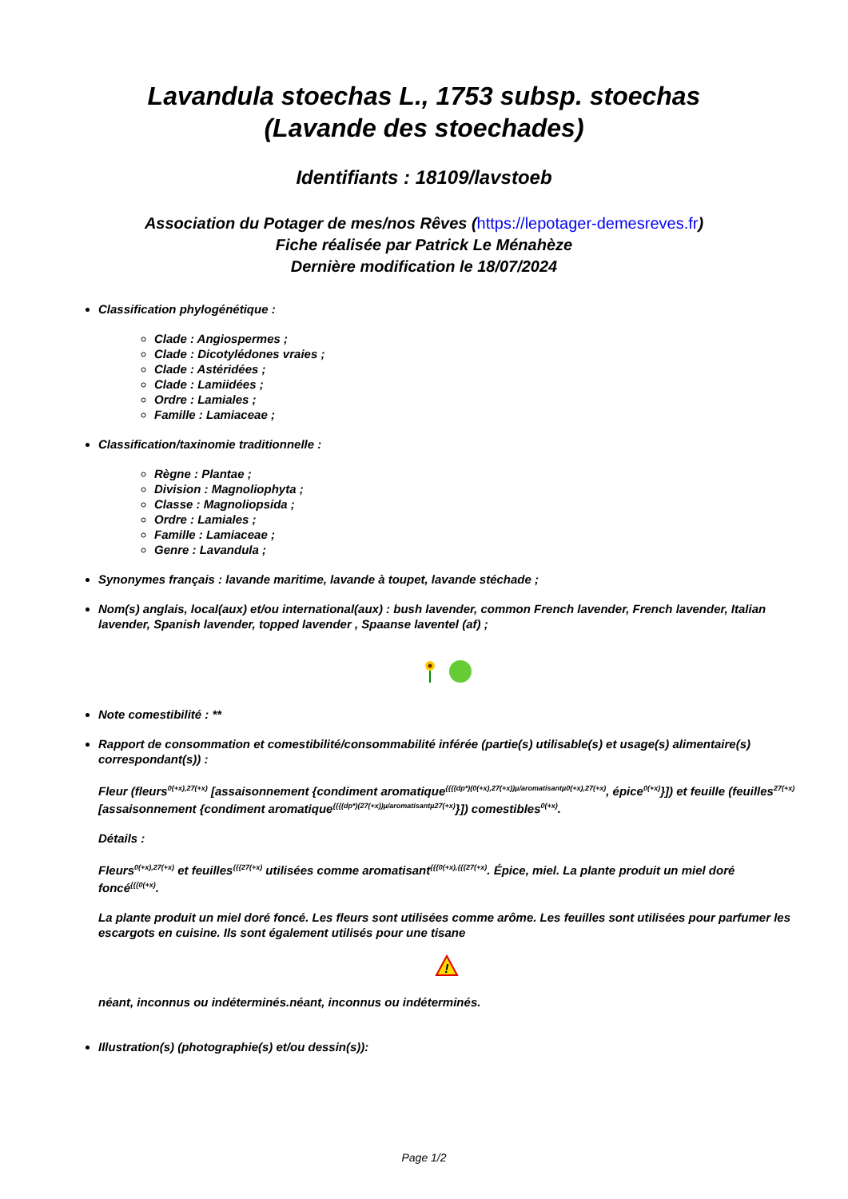Lavandula stoechas L., 1753 subsp. stoechas
(Lavande des stoechades)
Identifiants : 18109/lavstoeb
Association du Potager de mes/nos Rêves (https://lepotager-demesreves.fr)
Fiche réalisée par Patrick Le Ménahèze
Dernière modification le 18/07/2024
Classification phylogénétique :
Clade : Angiospermes ;
Clade : Dicotylédones vraies ;
Clade : Astéridées ;
Clade : Lamiidées ;
Ordre : Lamiales ;
Famille : Lamiaceae ;
Classification/taxinomie traditionnelle :
Règne : Plantae ;
Division : Magnoliophyta ;
Classe : Magnoliopsida ;
Ordre : Lamiales ;
Famille : Lamiaceae ;
Genre : Lavandula ;
Synonymes français : lavande maritime, lavande à toupet, lavande stéchade ;
Nom(s) anglais, local(aux) et/ou international(aux) : bush lavender, common French lavender, French lavender, Italian lavender, Spanish lavender, topped lavender , Spaanse laventel (af) ;
Note comestibilité : **
Rapport de consommation et comestibilité/consommabilité inférée (partie(s) utilisable(s) et usage(s) alimentaire(s) correspondant(s)) :
Fleur (fleurs<sup>0(+x),27(+x)</sup> [assaisonnement {condiment aromatique<sup>{{{(dp*)(0(+x),27(+x))µ/aromatisantµ0(+x),27(+x)</sup>, épice<sup>0(+x)</sup>}]) et feuille (feuilles<sup>27(+x)</sup> [assaisonnement {condiment aromatique<sup>{{{(dp*)(27(+x))µ/aromatisantµ27(+x)</sup>}]) comestibles<sup>0(+x)</sup>.
Détails :
Fleurs<sup>0(+x),27(+x)</sup> et feuilles<sup>{{{27(+x)</sup> utilisées comme aromatisant<sup>{{{0(+x),{{{27(+x)</sup>. Épice, miel. La plante produit un miel doré foncé<sup>{{{0(+x)</sup>.
La plante produit un miel doré foncé. Les fleurs sont utilisées comme arôme. Les feuilles sont utilisées pour parfumer les escargots en cuisine. Ils sont également utilisés pour une tisane
!
néant, inconnus ou indéterminés.néant, inconnus ou indéterminés.
Illustration(s) (photographie(s) et/ou dessin(s)):
Page 1/2